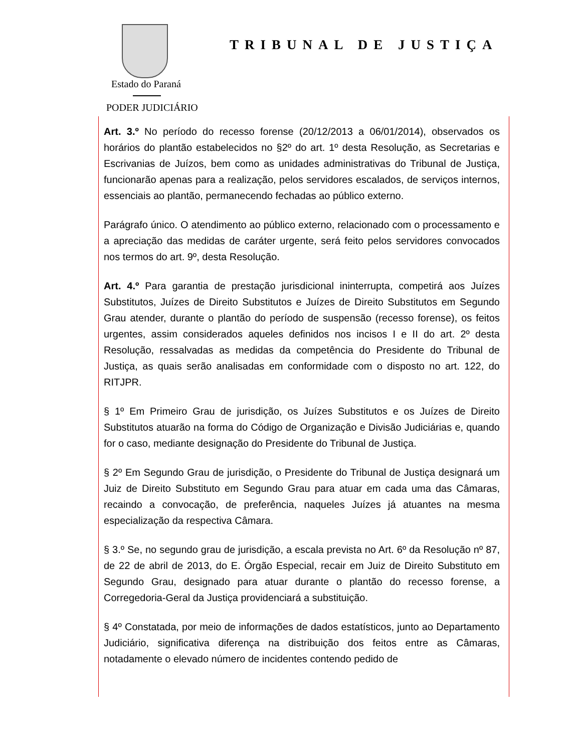Estado do Paraná
PODER JUDICIÁRIO
TRIBUNAL DE JUSTIÇA
Art. 3.º No período do recesso forense (20/12/2013 a 06/01/2014), observados os horários do plantão estabelecidos no §2º do art. 1º desta Resolução, as Secretarias e Escrivanias de Juízos, bem como as unidades administrativas do Tribunal de Justiça, funcionarão apenas para a realização, pelos servidores escalados, de serviços internos, essenciais ao plantão, permanecendo fechadas ao público externo.
Parágrafo único. O atendimento ao público externo, relacionado com o processamento e a apreciação das medidas de caráter urgente, será feito pelos servidores convocados nos termos do art. 9º, desta Resolução.
Art. 4.º Para garantia de prestação jurisdicional ininterrupta, competirá aos Juízes Substitutos, Juízes de Direito Substitutos e Juízes de Direito Substitutos em Segundo Grau atender, durante o plantão do período de suspensão (recesso forense), os feitos urgentes, assim considerados aqueles definidos nos incisos I e II do art. 2º desta Resolução, ressalvadas as medidas da competência do Presidente do Tribunal de Justiça, as quais serão analisadas em conformidade com o disposto no art. 122, do RITJPR.
§ 1º Em Primeiro Grau de jurisdição, os Juízes Substitutos e os Juízes de Direito Substitutos atuarão na forma do Código de Organização e Divisão Judiciárias e, quando for o caso, mediante designação do Presidente do Tribunal de Justiça.
§ 2º Em Segundo Grau de jurisdição, o Presidente do Tribunal de Justiça designará um Juiz de Direito Substituto em Segundo Grau para atuar em cada uma das Câmaras, recaindo a convocação, de preferência, naqueles Juízes já atuantes na mesma especialização da respectiva Câmara.
§ 3.º Se, no segundo grau de jurisdição, a escala prevista no Art. 6º da Resolução nº 87, de 22 de abril de 2013, do E. Órgão Especial, recair em Juiz de Direito Substituto em Segundo Grau, designado para atuar durante o plantão do recesso forense, a Corregedoria-Geral da Justiça providenciará a substituição.
§ 4º Constatada, por meio de informações de dados estatísticos, junto ao Departamento Judiciário, significativa diferença na distribuição dos feitos entre as Câmaras, notadamente o elevado número de incidentes contendo pedido de